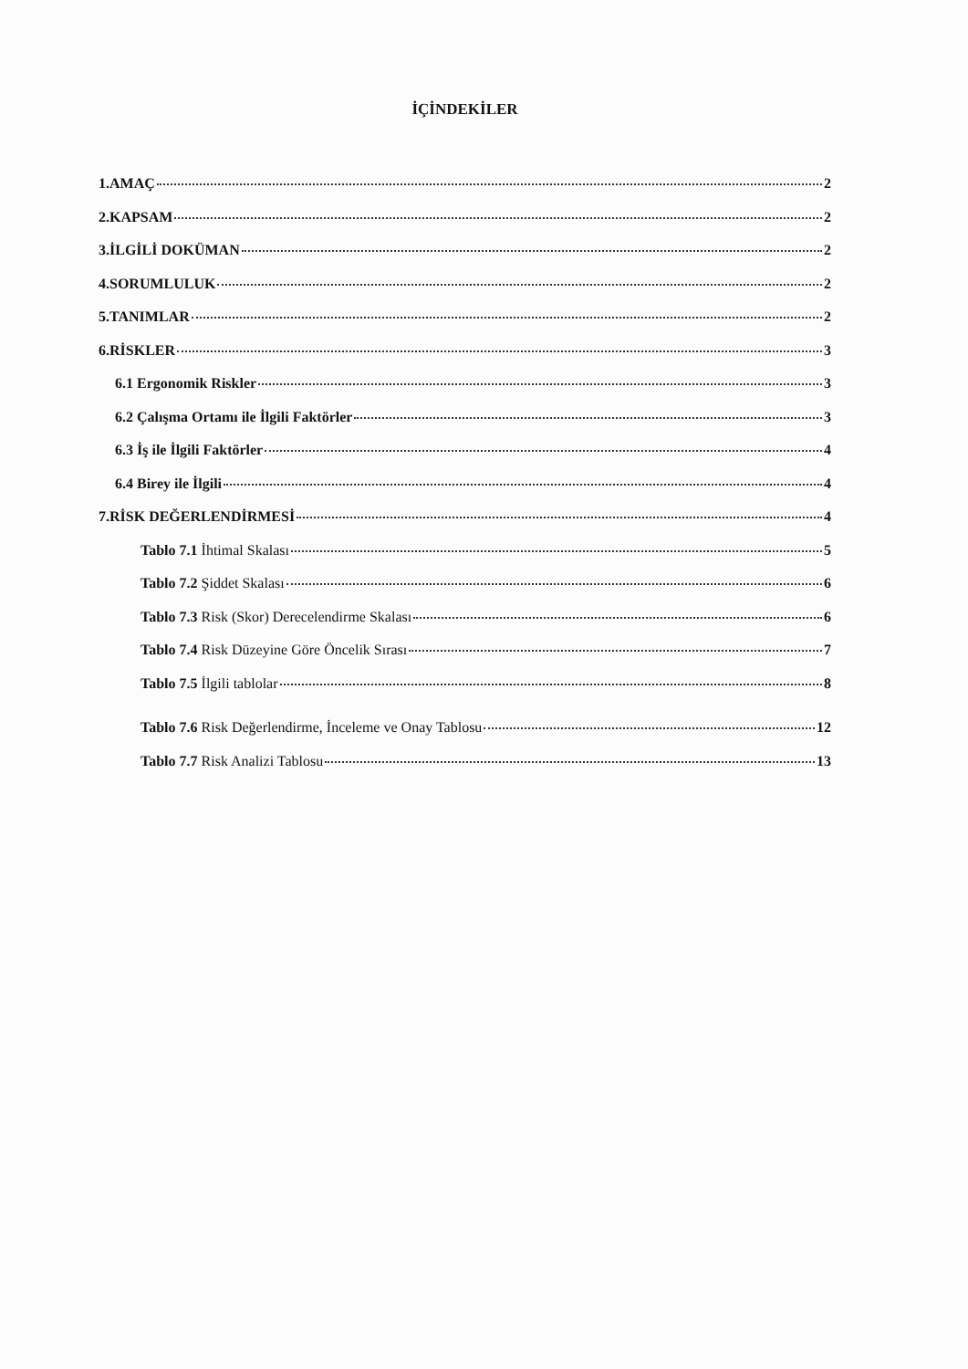İÇİNDEKİLER
1.AMAÇ 2
2.KAPSAM 2
3.İLGİLİ DOKÜMAN 2
4.SORUMLULUK 2
5.TANIMLAR 2
6.RİSKLER 3
6.1 Ergonomik Riskler 3
6.2 Çalışma Ortamı ile İlgili Faktörler 3
6.3 İş ile İlgili Faktörler 4
6.4 Birey ile İlgili 4
7.RİSK DEĞERLENDİRMESİ 4
Tablo 7.1 İhtimal Skalası 5
Tablo 7.2 Şiddet Skalası 6
Tablo 7.3 Risk (Skor) Derecelendirme Skalası 6
Tablo 7.4 Risk Düzeyine Göre Öncelik Sırası 7
Tablo 7.5 İlgili tablolar 8
Tablo 7.6 Risk Değerlendirme, İnceleme ve Onay Tablosu 12
Tablo 7.7 Risk Analizi Tablosu 13